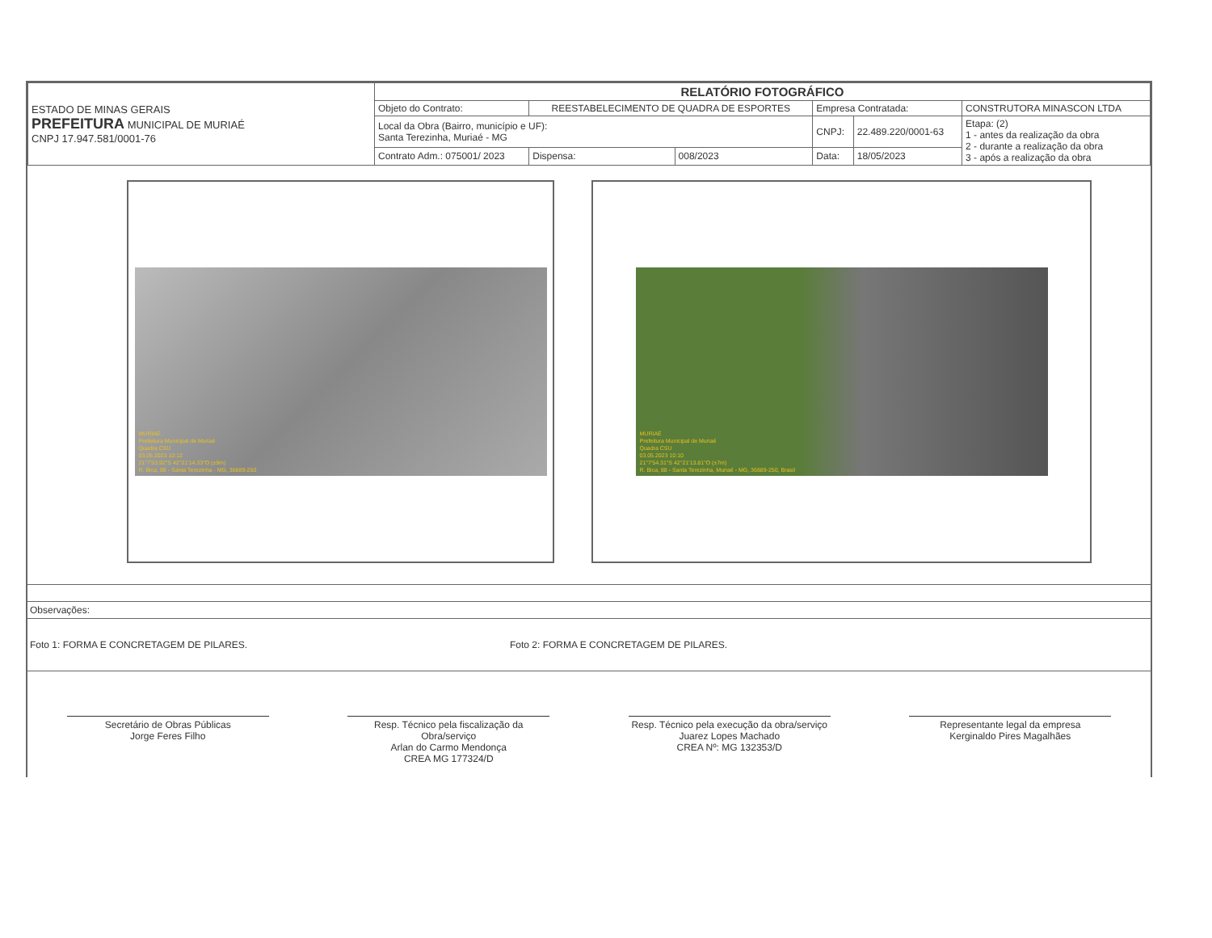| ESTADO DE MINAS GERAIS PREFEITURA MUNICIPAL DE MURIAÉ CNPJ 17.947.581/0001-76 | RELATÓRIO FOTOGRÁFICO | | | | | |
| | Objeto do Contrato: | REESTABELECIMENTO DE QUADRA DE ESPORTES | | Empresa Contratada: | | CONSTRUTORA MINASCON LTDA |
| | Local da Obra (Bairro, município e UF): Santa Terezinha, Muriaé - MG | | | CNPJ: | 22.489.220/0001-63 | Etapa: (2) 1 - antes da realização da obra 2 - durante a realização da obra 3 - após a realização da obra |
| | Contrato Adm.: 075001/ 2023 | Dispensa: | 008/2023 | Data: | 18/05/2023 | |
MURIAÉ
Prefeitura Municipal de Muriaé
Quadra CSU
03.05.2023 10:12
21°7'53.92"S 42°21'14.33"O (±9m)
R. Bica, 88 - Santa Terezinha - MG, 36889-250
MURIAÉ
Prefeitura Municipal de Muriaé
Quadra CSU
03.05.2023 10:10
21°7'54.31"S 42°21'13.81"O (±7m)
R. Bica, 88 - Santa Terezinha, Muriaé - MG, 36889-250, Brasil
Observações:
Foto 1: FORMA E CONCRETAGEM DE PILARES. Foto 2: FORMA E CONCRETAGEM DE PILARES.
Secretário de Obras Públicas
Jorge Feres Filho
Resp. Técnico pela fiscalização da Obra/serviço
Arlan do Carmo Mendonça
CREA MG 177324/D
Resp. Técnico pela execução da obra/serviço
Juarez Lopes Machado
CREA Nº: MG 132353/D
Representante legal da empresa
Kerginaldo Pires Magalhães